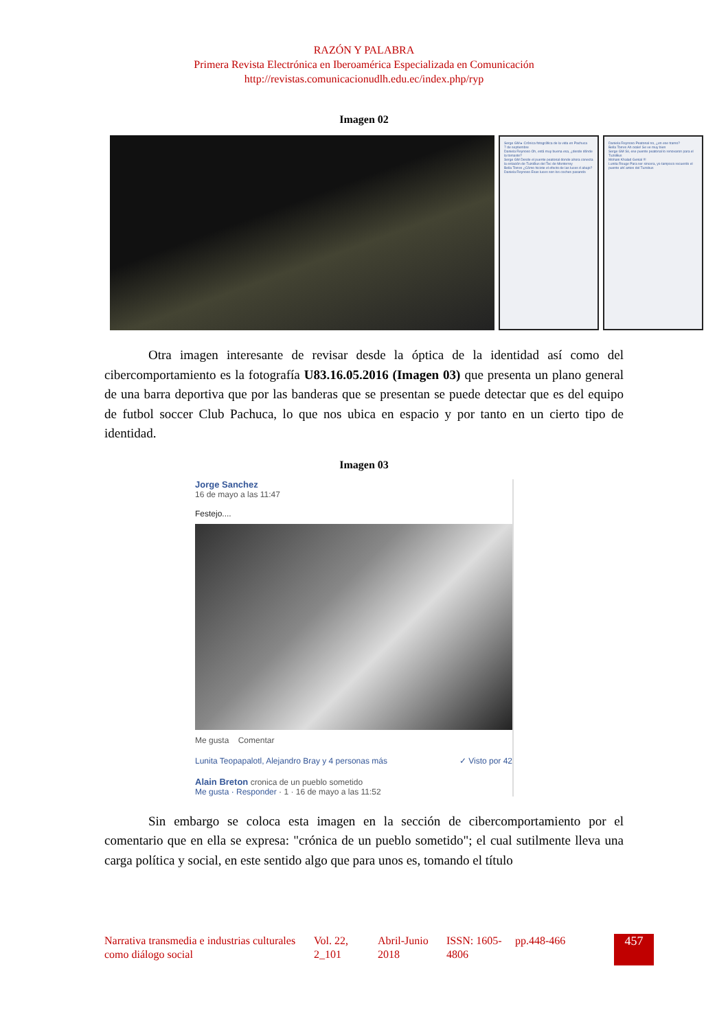RAZÓN Y PALABRA
Primera Revista Electrónica en Iberoamérica Especializada en Comunicación
http://revistas.comunicacionudlh.edu.ec/index.php/ryp
Imagen 02
Serge GM ▸ Crónica fotográfica de la vida en Pachuca
7 de septiembre
Daniela Reynoso Oh, está muy buena esa, ¿desde dónde la tomaste?
Serge GM Desde el puente peatonal donde ahora conecta la estación de TuzoBus del Tec de Monterrey
Bella Torres ¿Cómo hiciste el efecto de las luces d abajo?
Daniela Reynoso Esas luces son los coches pasando
Daniela Reynoso Peatonal no, ¿en ese tramo?
Bella Torres Ah orale! Se ve muy bien
Serge GM Sii, ese puente peatonal lo renovaron para el TuzoBus
Mohani Khalad Genial !!!
Lunita Rouge Para ser sincera, yo tampoco recuerdo el puente ahí antes del Tuzobus
Otra imagen interesante de revisar desde la óptica de la identidad así como del cibercomportamiento es la fotografía U83.16.05.2016 (Imagen 03) que presenta un plano general de una barra deportiva que por las banderas que se presentan se puede detectar que es del equipo de futbol soccer Club Pachuca, lo que nos ubica en espacio y por tanto en un cierto tipo de identidad.
Imagen 03
Jorge Sanchez
16 de mayo a las 11:47
Festejo....
Me gusta Comentar
Lunita Teopapalotl, Alejandro Bray y 4 personas más ✓ Visto por 42
Alain Breton cronica de un pueblo sometido
Me gusta · Responder · 1 · 16 de mayo a las 11:52
Sin embargo se coloca esta imagen en la sección de cibercomportamiento por el comentario que en ella se expresa: "crónica de un pueblo sometido"; el cual sutilmente lleva una carga política y social, en este sentido algo que para unos es, tomando el título
Narrativa transmedia e industrias culturales como diálogo social
Vol. 22, 2_101
Abril-Junio 2018
ISSN: 1605-4806
pp.448-466
457